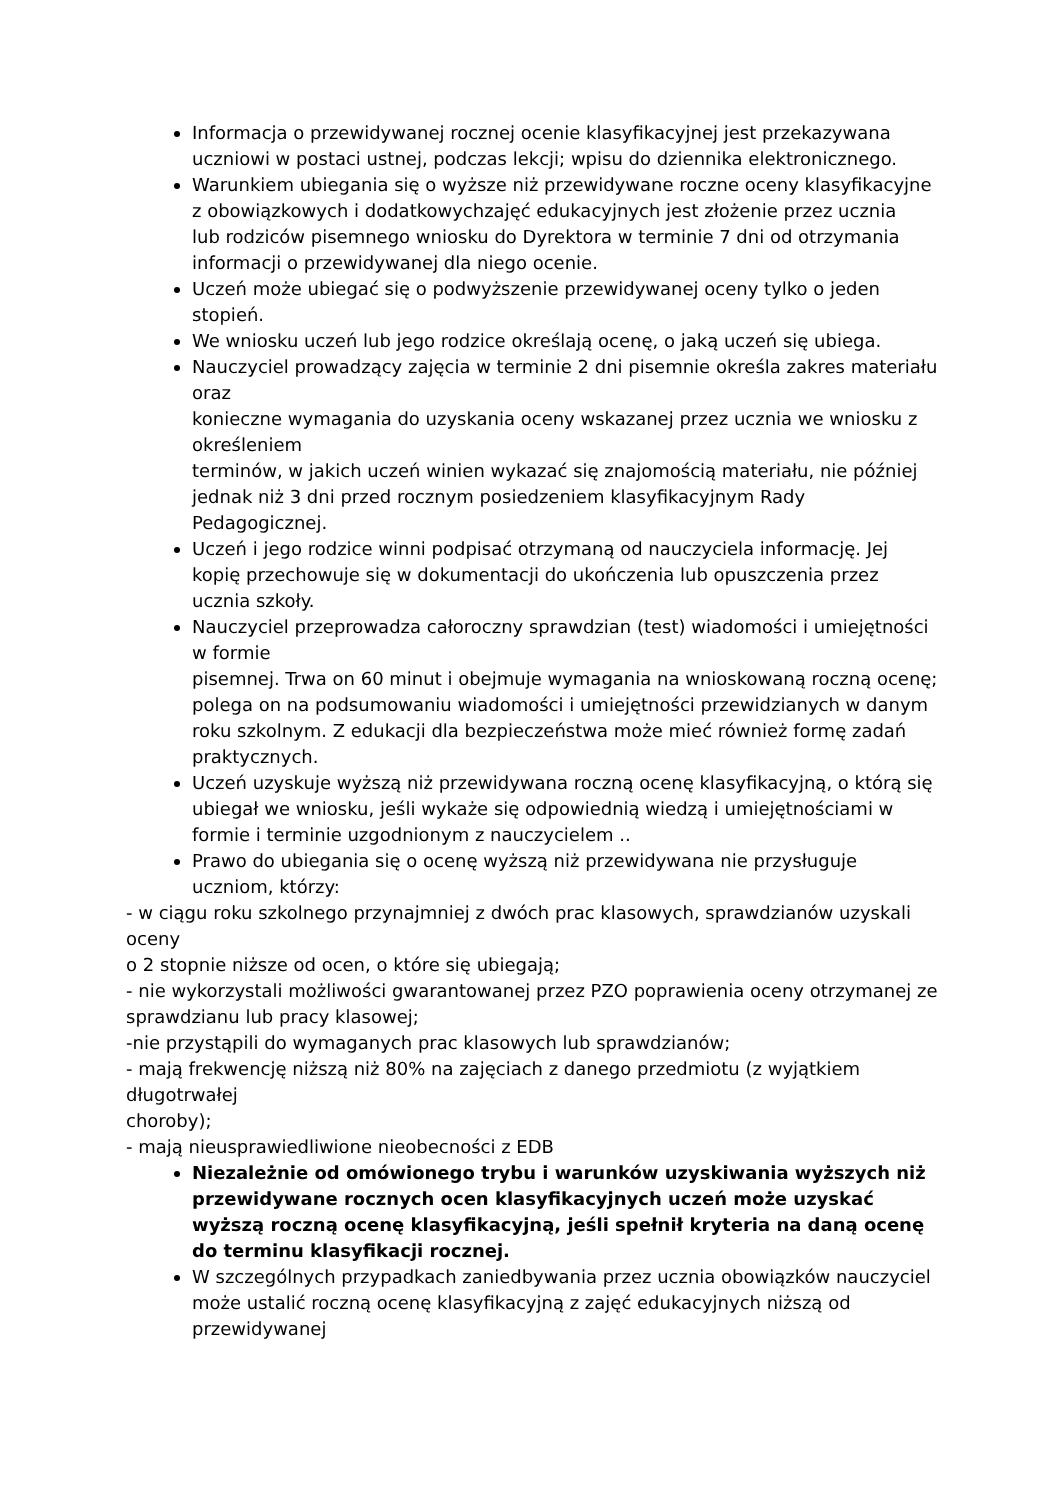Informacja o przewidywanej rocznej ocenie klasyfikacyjnej jest przekazywana uczniowi w postaci ustnej, podczas lekcji; wpisu do dziennika elektronicznego.
Warunkiem ubiegania się o wyższe niż przewidywane roczne oceny klasyfikacyjne z obowiązkowych i dodatkowychzajęć edukacyjnych jest złożenie przez ucznia
lub rodziców pisemnego wniosku do Dyrektora w terminie 7 dni od otrzymania informacji o przewidywanej dla niego ocenie.
Uczeń może ubiegać się o podwyższenie przewidywanej oceny tylko o jeden stopień.
We wniosku uczeń lub jego rodzice określają ocenę, o jaką uczeń się ubiega.
Nauczyciel prowadzący zajęcia w terminie 2 dni pisemnie określa zakres materiału oraz
konieczne wymagania do uzyskania oceny wskazanej przez ucznia we wniosku z określeniem
terminów, w jakich uczeń winien wykazać się znajomością materiału, nie później jednak niż 3 dni przed rocznym posiedzeniem klasyfikacyjnym Rady Pedagogicznej.
Uczeń i jego rodzice winni podpisać otrzymaną od nauczyciela informację. Jej kopię przechowuje się w dokumentacji do ukończenia lub opuszczenia przez ucznia szkoły.
Nauczyciel przeprowadza całoroczny sprawdzian (test) wiadomości i umiejętności w formie
pisemnej. Trwa on 60 minut i obejmuje wymagania na wnioskowaną roczną ocenę; polega on na podsumowaniu wiadomości i umiejętności przewidzianych w danym roku szkolnym. Z edukacji dla bezpieczeństwa może mieć również formę zadań praktycznych.
Uczeń uzyskuje wyższą niż przewidywana roczną ocenę klasyfikacyjną, o którą się ubiegał we wniosku, jeśli wykaże się odpowiednią wiedzą i umiejętnościami w formie i terminie uzgodnionym z nauczycielem ..
Prawo do ubiegania się o ocenę wyższą niż przewidywana nie przysługuje uczniom, którzy:
- w ciągu roku szkolnego przynajmniej z dwóch prac klasowych, sprawdzianów uzyskali oceny
o 2 stopnie niższe od ocen, o które się ubiegają;
- nie wykorzystali możliwości gwarantowanej przez PZO poprawienia oceny otrzymanej ze sprawdzianu lub pracy klasowej;
-nie przystąpili do wymaganych prac klasowych lub sprawdzianów;
- mają frekwencję niższą niż 80% na zajęciach z danego przedmiotu (z wyjątkiem długotrwałej
choroby);
- mają nieusprawiedliwione nieobecności z EDB
Niezależnie od omówionego trybu i warunków uzyskiwania wyższych niż przewidywane rocznych ocen klasyfikacyjnych uczeń może uzyskać wyższą roczną ocenę klasyfikacyjną, jeśli spełnił kryteria na daną ocenę do terminu klasyfikacji rocznej.
W szczególnych przypadkach zaniedbywania przez ucznia obowiązków nauczyciel może ustalić roczną ocenę klasyfikacyjną z zajęć edukacyjnych niższą od przewidywanej